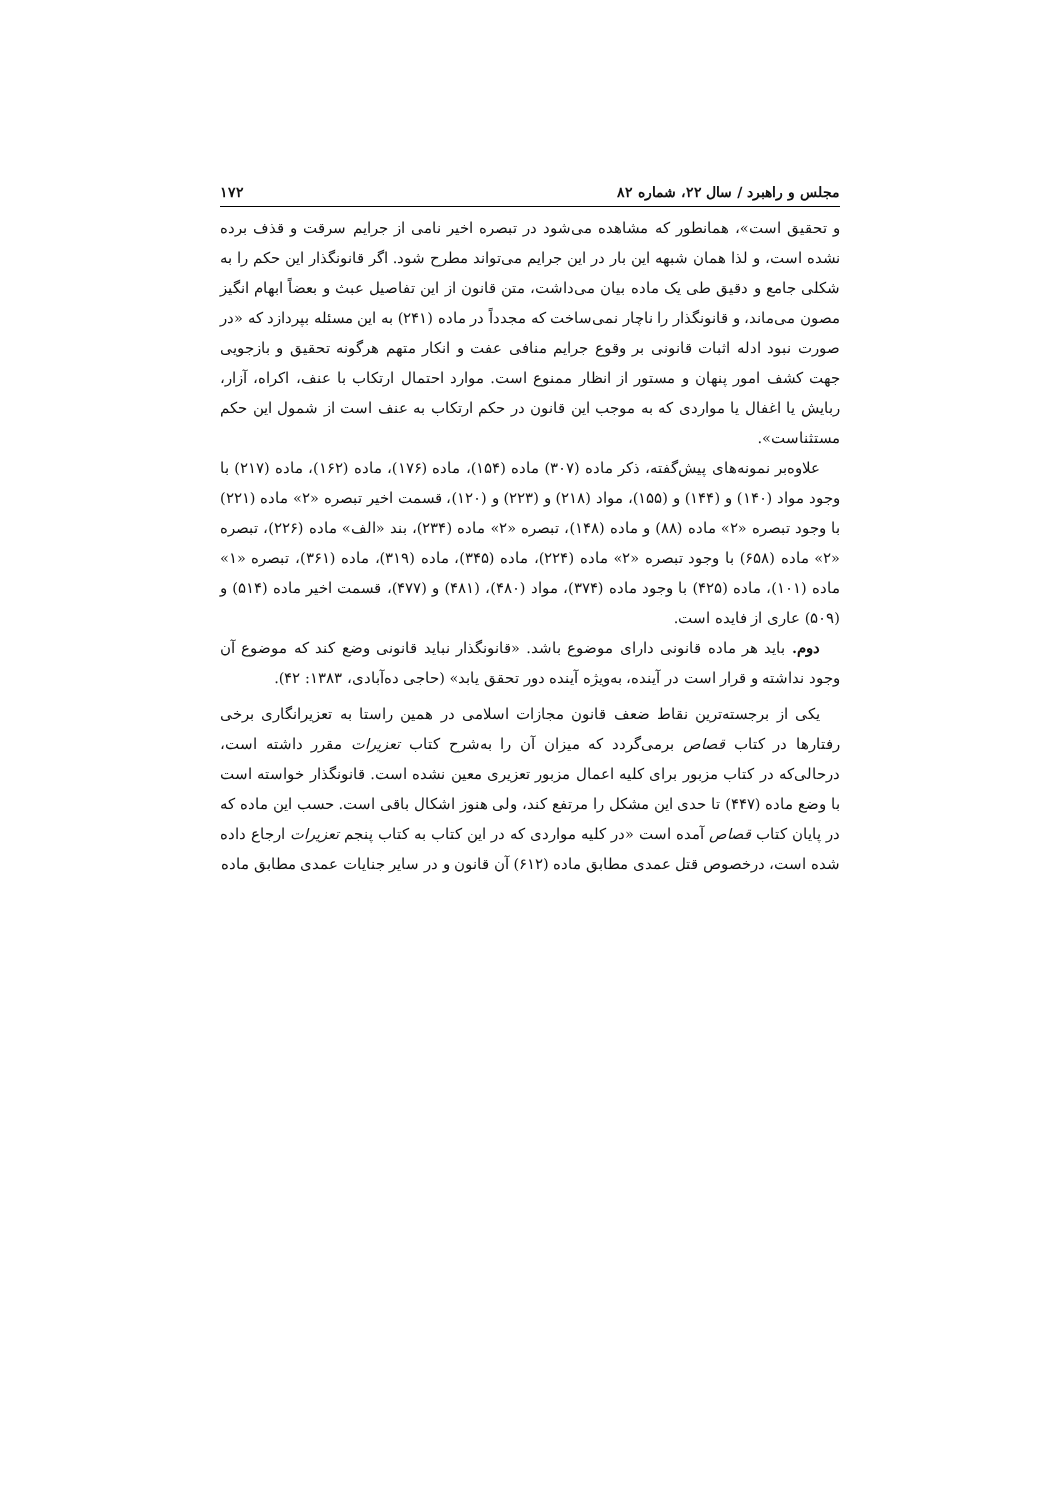مجلس و راهبرد / سال ۲۲، شماره ۸۲ ۱۷۲
و تحقیق است»، همانطور که مشاهده می‌شود در تبصره اخیر نامی از جرایم سرقت و قذف برده نشده است، و لذا همان شبهه این بار در این جرایم می‌تواند مطرح شود. اگر قانونگذار این حکم را به شکلی جامع و دقیق طی یک ماده بیان می‌داشت، متن قانون از این تفاصیل عبث و بعضاً ابهام انگیز مصون می‌ماند، و قانونگذار را ناچار نمی‌ساخت که مجدداً در ماده (۲۴۱) به این مسئله بپردازد که «در صورت نبود ادله اثبات قانونی بر وقوع جرایم منافی عفت و انکار متهم هرگونه تحقیق و بازجویی جهت کشف امور پنهان و مستور از انظار ممنوع است. موارد احتمال ارتکاب با عنف، اکراه، آزار، ربایش یا اغفال یا مواردی که به موجب این قانون در حکم ارتکاب به عنف است از شمول این حکم مستثناست».
علاوه‌بر نمونه‌های پیش‌گفته، ذکر ماده (۳۰۷) ماده (۱۵۴)، ماده (۱۷۶)، ماده (۱۶۲)، ماده (۲۱۷) با وجود مواد (۱۴۰) و (۱۴۴) و (۱۵۵)، مواد (۲۱۸) و (۲۲۳) و (۱۲۰)، قسمت اخیر تبصره «۲» ماده (۲۲۱) با وجود تبصره «۲» ماده (۸۸) و ماده (۱۴۸)، تبصره «۲» ماده (۲۳۴)، بند «الف» ماده (۲۲۶)، تبصره «۲» ماده (۶۵۸) با وجود تبصره «۲» ماده (۲۲۴)، ماده (۳۴۵)، ماده (۳۱۹)، ماده (۳۶۱)، تبصره «۱» ماده (۱۰۱)، ماده (۴۲۵) با وجود ماده (۳۷۴)، مواد (۴۸۰)، (۴۸۱) و (۴۷۷)، قسمت اخیر ماده (۵۱۴) و (۵۰۹) عاری از فایده است.
دوم. باید هر ماده قانونی دارای موضوع باشد. «قانونگذار نباید قانونی وضع کند که موضوع آن وجود نداشته و قرار است در آینده، به‌ویژه آینده دور تحقق یابد» (حاجی ده‌آبادی، ۱۳۸۳: ۴۲).
یکی از برجسته‌ترین نقاط ضعف قانون مجازات اسلامی در همین راستا به تعزیرانگاری برخی رفتارها در کتاب قصاص برمی‌گردد که میزان آن را به‌شرح کتاب تعزیرات مقرر داشته است، درحالی‌که در کتاب مزبور برای کلیه اعمال مزبور تعزیری معین نشده است. قانونگذار خواسته است با وضع ماده (۴۴۷) تا حدی این مشکل را مرتفع کند، ولی هنوز اشکال باقی است. حسب این ماده که در پایان کتاب قصاص آمده است «در کلیه مواردی که در این کتاب به کتاب پنجم تعزیرات ارجاع داده شده است، درخصوص قتل عمدی مطابق ماده (۶۱۲) آن قانون و در سایر جنایات عمدی مطابق ماده